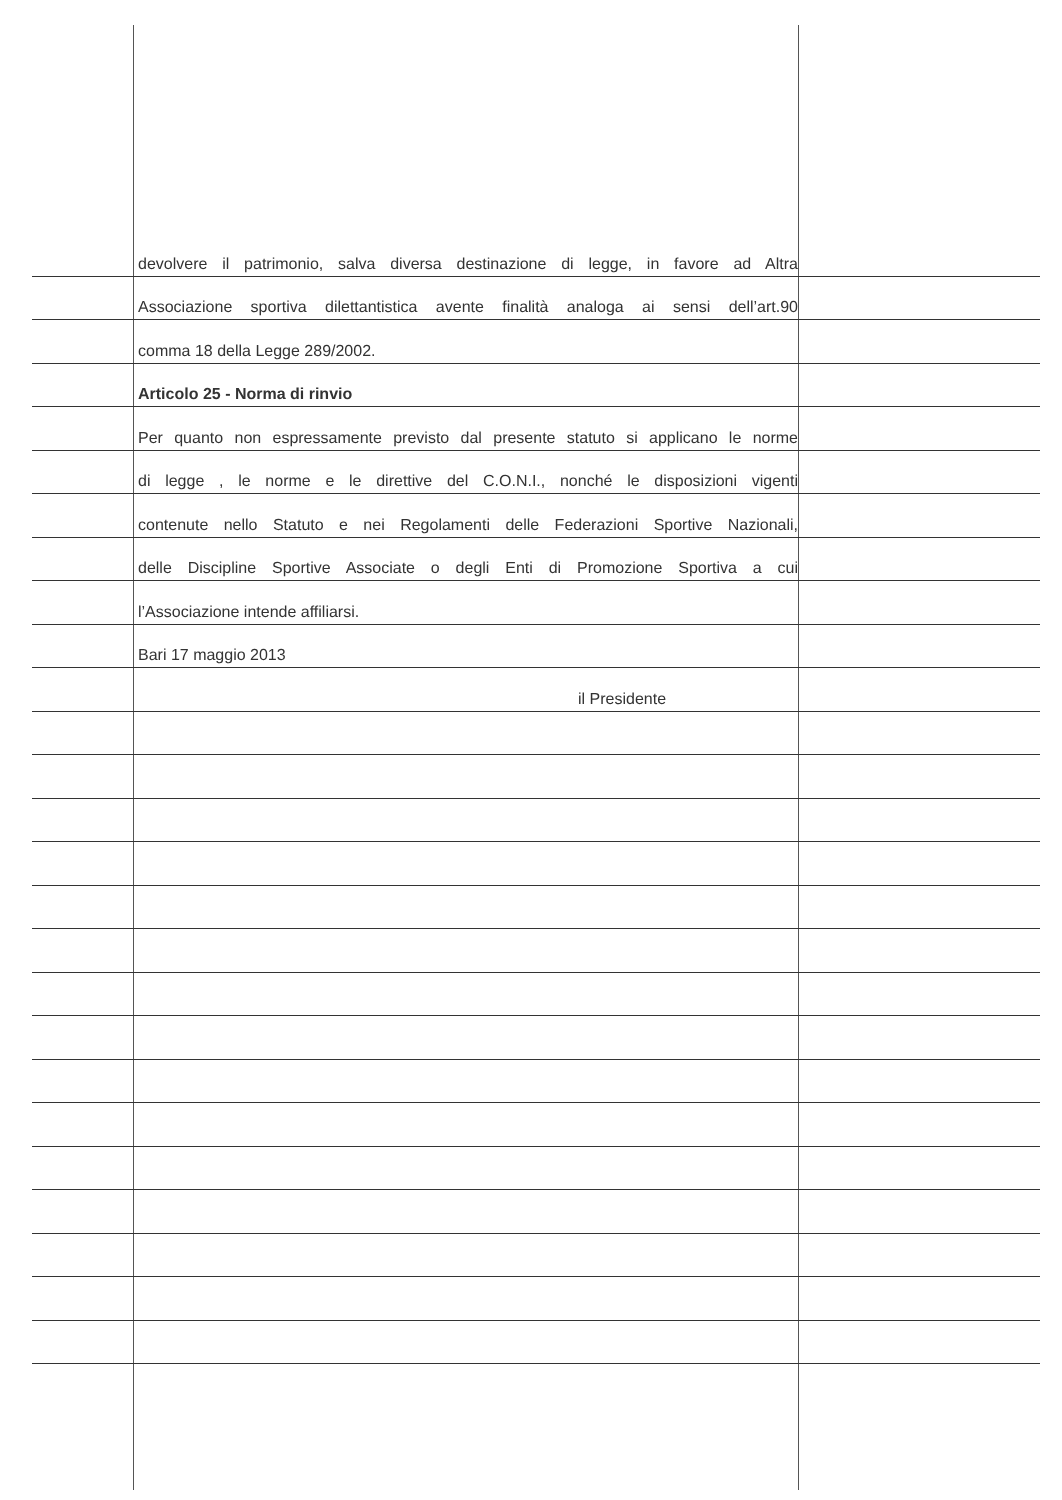devolvere il patrimonio, salva diversa destinazione di legge, in favore ad Altra
Associazione sportiva dilettantistica avente finalità analoga ai sensi dell’art.90
comma 18 della Legge 289/2002.
Articolo 25 - Norma di rinvio
Per quanto non espressamente previsto dal presente statuto si applicano le norme
di legge , le norme e le direttive del C.O.N.I., nonché le disposizioni vigenti
contenute nello Statuto e nei Regolamenti delle Federazioni Sportive Nazionali,
delle Discipline Sportive Associate o degli Enti di Promozione Sportiva a cui
l’Associazione intende affiliarsi.
Bari 17 maggio 2013
il Presidente